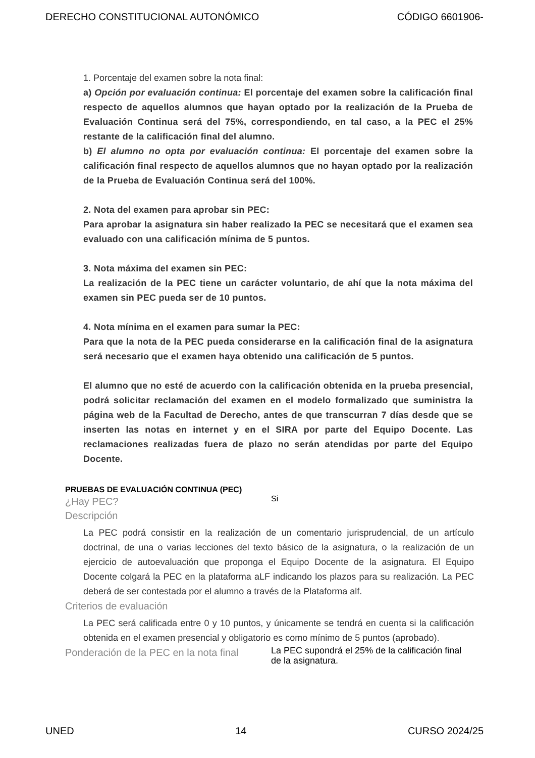DERECHO CONSTITUCIONAL AUTONÓMICO CÓDIGO 6601906-
1. Porcentaje del examen sobre la nota final:
a) Opción por evaluación continua: El porcentaje del examen sobre la calificación final respecto de aquellos alumnos que hayan optado por la realización de la Prueba de Evaluación Continua será del 75%, correspondiendo, en tal caso, a la PEC el 25% restante de la calificación final del alumno.
b) El alumno no opta por evaluación continua: El porcentaje del examen sobre la calificación final respecto de aquellos alumnos que no hayan optado por la realización de la Prueba de Evaluación Continua será del 100%.
2. Nota del examen para aprobar sin PEC:
Para aprobar la asignatura sin haber realizado la PEC se necesitará que el examen sea evaluado con una calificación mínima de 5 puntos.
3. Nota máxima del examen sin PEC:
La realización de la PEC tiene un carácter voluntario, de ahí que la nota máxima del examen sin PEC pueda ser de 10 puntos.
4. Nota mínima en el examen para sumar la PEC:
Para que la nota de la PEC pueda considerarse en la calificación final de la asignatura será necesario que el examen haya obtenido una calificación de 5 puntos.
El alumno que no esté de acuerdo con la calificación obtenida en la prueba presencial, podrá solicitar reclamación del examen en el modelo formalizado que suministra la página web de la Facultad de Derecho, antes de que transcurran 7 días desde que se inserten las notas en internet y en el SIRA por parte del Equipo Docente. Las reclamaciones realizadas fuera de plazo no serán atendidas por parte del Equipo Docente.
PRUEBAS DE EVALUACIÓN CONTINUA (PEC)
¿Hay PEC?
Si
Descripción
La PEC podrá consistir en la realización de un comentario jurisprudencial, de un artículo doctrinal, de una o varias lecciones del texto básico de la asignatura, o la realización de un ejercicio de autoevaluación que proponga el Equipo Docente de la asignatura. El Equipo Docente colgará la PEC en la plataforma aLF indicando los plazos para su realización. La PEC deberá de ser contestada por el alumno a través de la Plataforma alf.
Criterios de evaluación
La PEC será calificada entre 0 y 10 puntos, y únicamente se tendrá en cuenta si la calificación obtenida en el examen presencial y obligatorio es como mínimo de 5 puntos (aprobado).
Ponderación de la PEC en la nota final
La PEC supondrá el 25% de la calificación final de la asignatura.
UNED 14 CURSO 2024/25